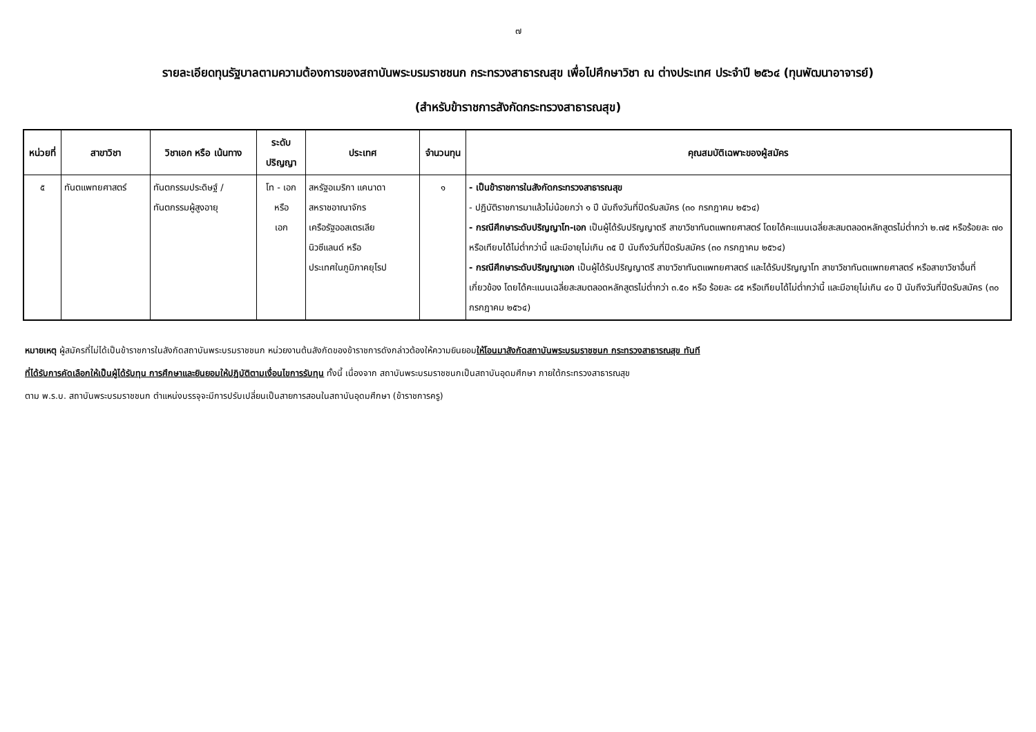๗
รายละเอียดทุนรัฐบาลตามความต้องการของสถาบันพระบรมราชชนก กระทรวงสาธารณสุข เพื่อไปศึกษาวิชา ณ ต่างประเทศ ประจำปี ๒๕๖๔ (ทุนพัฒนาอาจารย์)
(สำหรับข้าราชการสังกัดกระทรวงสาธารณสุข)
| หน่วยที่ | สาขาวิชา | วิชาเอก หรือ เน้นทาง | ระดับปริญญา | ประเทศ | จำนวนทุน | คุณสมบัติเฉพาะของผู้สมัคร |
| --- | --- | --- | --- | --- | --- | --- |
| ๕ | ทันตแพทยศาสตร์ | ทันตกรรมประดิษฐ์ / ทันตกรรมผู้สูงอายุ | โท - เอก หรือ เอก | สหรัฐอเมริกา แคนาดา สหราชอาณาจักร เครือรัฐออสเตรเลีย นิวซีแลนด์ หรือ ประเทศในภูมิภาคยุโรป | ๑ | - เป็นข้าราชการในสังกัดกระทรวงสาธารณสุข - ปฏิบัติราชการมาแล้วไม่น้อยกว่า ๑ ปี นับถึงวันที่ปิดรับสมัคร (๓๐ กรกฎาคม ๒๕๖๔) - กรณีศึกษาระดับปริญญาโท-เอก เป็นผู้ได้รับปริญญาตรี สาขาวิชาทันตแพทยศาสตร์ โดยได้คะแนนเฉลี่ยสะสมตลอดหลักสูตรไม่ต่ำกว่า ๒.๗๕ หรือร้อยละ ๗๐ หรือเทียบได้ไม่ต่ำกว่านี้ และมีอายุไม่เกิน ๓๕ ปี นับถึงวันที่ปิดรับสมัคร (๓๐ กรกฎาคม ๒๕๖๔) - กรณีศึกษาระดับปริญญาเอก เป็นผู้ได้รับปริญญาตรี สาขาวิชาทันตแพทยศาสตร์ และได้รับปริญญาโท สาขาวิชาทันตแพทยศาสตร์ หรือสาขาวิชาอื่นที่เกี่ยวข้อง โดยได้คะแนนเฉลี่ยสะสมตลอดหลักสูตรไม่ต่ำกว่า ๓.๕๐ หรือ ร้อยละ ๘๕ หรือเทียบได้ไม่ต่ำกว่านี้ และมีอายุไม่เกิน ๔๐ ปี นับถึงวันที่ปิดรับสมัคร (๓๐ กรกฎาคม ๒๕๖๔) |
หมายเหตุ ผู้สมัครที่ไม่ได้เป็นข้าราชการในสังกัดสถาบันพระบรมราชชนก หน่วยงานต้นสังกัดของข้าราชการดังกล่าวต้องให้ความยินยอมให้โอนมาสังกัดสถาบันพระบรมราชชนก กระทรวงสาธารณสุข ทันที
ที่ได้รับการคัดเลือกให้เป็นผู้ได้รับทุน การศึกษาและยินยอมให้ปฏิบัติตามเงื่อนไขการรับทุน ทั้งนี้ เนื่องจาก สถาบันพระบรมราชชนกเป็นสถาบันอุดมศึกษา ภายใต้กระทรวงสาธารณสุข
ตาม พ.ร.บ. สถาบันพระบรมราชชนก ตำแหน่งบรรจุจะมีการปรับเปลี่ยนเป็นสายการสอนในสถาบันอุดมศึกษา (ข้าราชการครู)